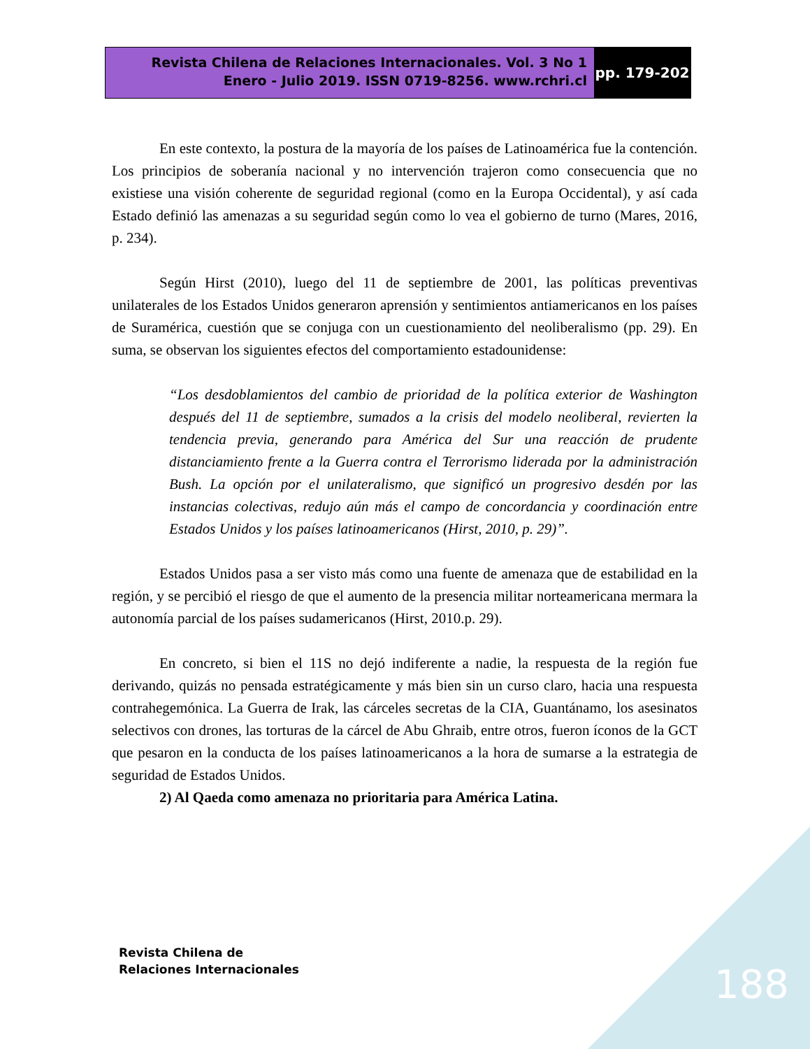Revista Chilena de Relaciones Internacionales. Vol. 3 No 1
Enero - Julio 2019. ISSN 0719-8256. www.rchri.cl
pp. 179-202
En este contexto, la postura de la mayoría de los países de Latinoamérica fue la contención. Los principios de soberanía nacional y no intervención trajeron como consecuencia que no existiese una visión coherente de seguridad regional (como en la Europa Occidental), y así cada Estado definió las amenazas a su seguridad según como lo vea el gobierno de turno (Mares, 2016, p. 234).
Según Hirst (2010), luego del 11 de septiembre de 2001, las políticas preventivas unilaterales de los Estados Unidos generaron aprensión y sentimientos antiamericanos en los países de Suramérica, cuestión que se conjuga con un cuestionamiento del neoliberalismo (pp. 29). En suma, se observan los siguientes efectos del comportamiento estadounidense:
“Los desdoblamientos del cambio de prioridad de la política exterior de Washington después del 11 de septiembre, sumados a la crisis del modelo neoliberal, revierten la tendencia previa, generando para América del Sur una reacción de prudente distanciamiento frente a la Guerra contra el Terrorismo liderada por la administración Bush. La opción por el unilateralismo, que significó un progresivo desdén por las instancias colectivas, redujo aún más el campo de concordancia y coordinación entre Estados Unidos y los países latinoamericanos (Hirst, 2010, p. 29)”.
Estados Unidos pasa a ser visto más como una fuente de amenaza que de estabilidad en la región, y se percibió el riesgo de que el aumento de la presencia militar norteamericana mermara la autonomía parcial de los países sudamericanos (Hirst, 2010.p. 29).
En concreto, si bien el 11S no dejó indiferente a nadie, la respuesta de la región fue derivando, quizás no pensada estratégicamente y más bien sin un curso claro, hacia una respuesta contrahegemónica. La Guerra de Irak, las cárceles secretas de la CIA, Guantánamo, los asesinatos selectivos con drones, las torturas de la cárcel de Abu Ghraib, entre otros, fueron íconos de la GCT que pesaron en la conducta de los países latinoamericanos a la hora de sumarse a la estrategia de seguridad de Estados Unidos.
2) Al Qaeda como amenaza no prioritaria para América Latina.
Revista Chilena de
Relaciones Internacionales
188